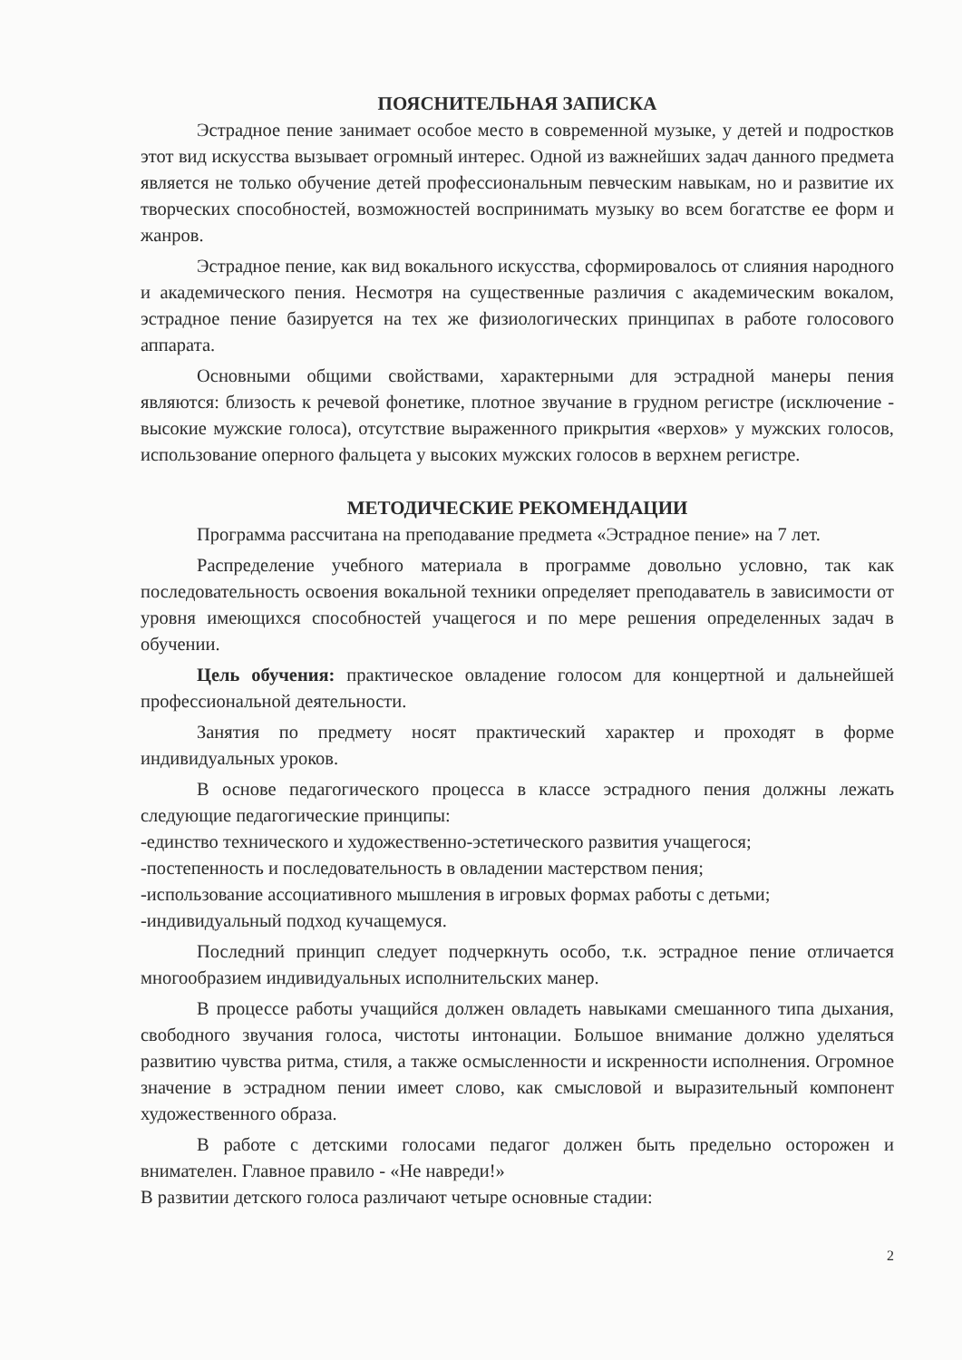ПОЯСНИТЕЛЬНАЯ ЗАПИСКА
Эстрадное пение занимает особое место в современной музыке, у детей и подростков этот вид искусства вызывает огромный интерес. Одной из важнейших задач данного предмета является не только обучение детей профессиональным певческим навыкам, но и развитие их творческих способностей, возможностей воспринимать музыку во всем богатстве ее форм и жанров.
Эстрадное пение, как вид вокального искусства, сформировалось от слияния народного и академического пения. Несмотря на существенные различия с академическим вокалом, эстрадное пение базируется на тех же физиологических принципах в работе голосового аппарата.
Основными общими свойствами, характерными для эстрадной манеры пения являются: близость к речевой фонетике, плотное звучание в грудном регистре (исключение - высокие мужские голоса), отсутствие выраженного прикрытия «верхов» у мужских голосов, использование оперного фальцета у высоких мужских голосов в верхнем регистре.
МЕТОДИЧЕСКИЕ РЕКОМЕНДАЦИИ
Программа рассчитана на преподавание предмета «Эстрадное пение» на 7 лет.
Распределение учебного материала в программе довольно условно, так как последовательность освоения вокальной техники определяет преподаватель в зависимости от уровня имеющихся способностей учащегося и по мере решения определенных задач в обучении.
Цель обучения: практическое овладение голосом для концертной и дальнейшей профессиональной деятельности.
Занятия по предмету носят практический характер и проходят в форме индивидуальных уроков.
В основе педагогического процесса в классе эстрадного пения должны лежать следующие педагогические принципы:
-единство технического и художественно-эстетического развития учащегося;
-постепенность и последовательность в овладении мастерством пения;
-использование ассоциативного мышления в игровых формах работы с детьми;
-индивидуальный подход кучащемуся.
Последний принцип следует подчеркнуть особо, т.к. эстрадное пение отличается многообразием индивидуальных исполнительских манер.
В процессе работы учащийся должен овладеть навыками смешанного типа дыхания, свободного звучания голоса, чистоты интонации. Большое внимание должно уделяться развитию чувства ритма, стиля, а также осмысленности и искренности исполнения. Огромное значение в эстрадном пении имеет слово, как смысловой и выразительный компонент художественного образа.
В работе с детскими голосами педагог должен быть предельно осторожен и внимателен. Главное правило - «Не навреди!»
В развитии детского голоса различают четыре основные стадии:
2